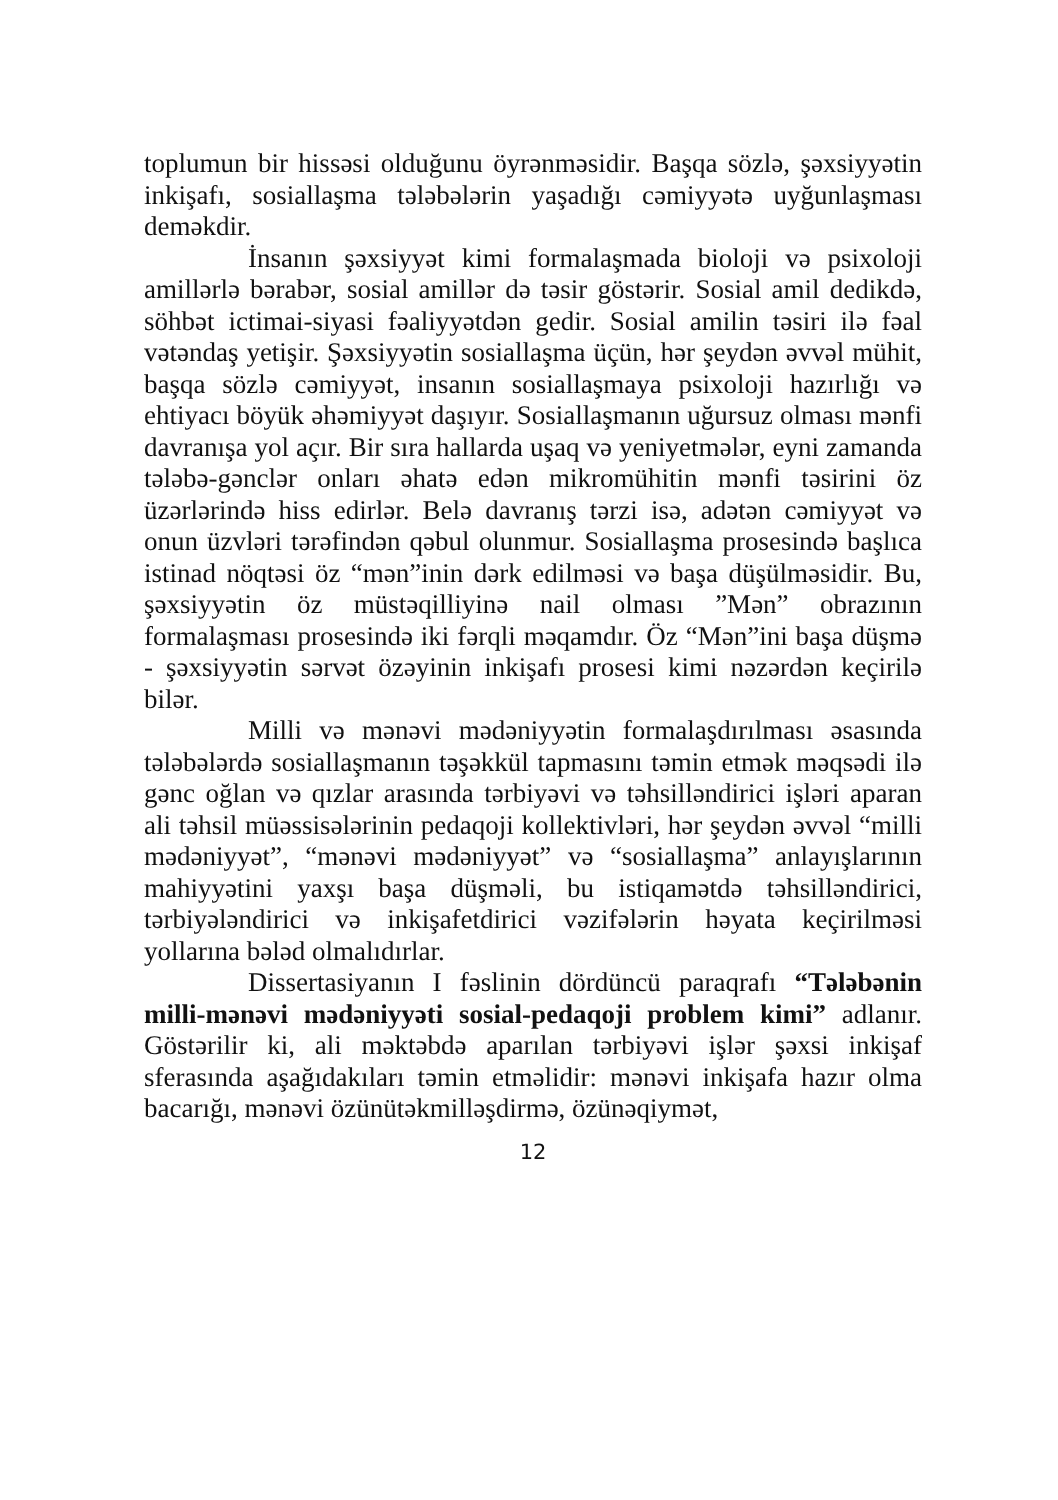toplumun bir hissəsi olduğunu öyrənməsidir. Başqa sözlə, şəxsiyyətin inkişafı, sosiallaşma tələbələrin yaşadığı cəmiyyətə uyğunlaşması deməkdir.
İnsanın şəxsiyyət kimi formalaşmada bioloji və psixoloji amillərlə bərabər, sosial amillər də təsir göstərir. Sosial amil dedikdə, söhbət ictimai-siyasi fəaliyyətdən gedir. Sosial amilin təsiri ilə fəal vətəndaş yetişir. Şəxsiyyətin sosiallaşma üçün, hər şeydən əvvəl mühit, başqa sözlə cəmiyyət, insanın sosiallaşmaya psixoloji hazırlığı və ehtiyacı böyük əhəmiyyət daşıyır. Sosiallaşmanın uğursuz olması mənfi davranışa yol açır. Bir sıra hallarda uşaq və yeniyetmələr, eyni zamanda tələbə-gənclər onları əhatə edən mikromühitin mənfi təsirini öz üzərlərində hiss edirlər. Belə davranış tərzi isə, adətən cəmiyyət və onun üzvləri tərəfindən qəbul olunmur. Sosiallaşma prosesində başlıca istinad nöqtəsi öz “mən”inin dərk edilməsi və başa düşülməsidir. Bu, şəxsiyyətin öz müstəqilliyinə nail olması ”Mən” obrazının formalaşması prosesində iki fərqli məqamdır. Öz “Mən”ini başa düşmə - şəxsiyyətin sərvət özəyinin inkişafı prosesi kimi nəzərdən keçirilə bilər.
Milli və mənəvi mədəniyyətin formalaşdırılması əsasında tələbələrdə sosiallaşmanın təşəkkül tapmasını təmin etmək məqsədi ilə gənc oğlan və qızlar arasında tərbiyəvi və təhsilləndirici işləri aparan ali təhsil müəssisələrinin pedaqoji kollektivləri, hər şeydən əvvəl “milli mədəniyyət”, “mənəvi mədəniyyət” və “sosiallaşma” anlayışlarının mahiyyətini yaxşı başa düşməli, bu istiqamətdə təhsilləndirici, tərbiyələndirici və inkişafetdirici vəzifələrin həyata keçirilməsi yollarına bələd olmalıdırlar.
Dissertasiyanın I fəslinin dördüncü paraqrafı “Tələbənin milli-mənəvi mədəniyyəti sosial-pedaqoji problem kimi” adlanır. Göstərilir ki, ali məktəbdə aparılan tərbiyəvi işlər şəxsi inkişaf sferasında aşağıdakıları təmin etməlidir: mənəvi inkişafa hazır olma bacarığı, mənəvi özünütəkmilləşdirmə, özünəqiymət,
12